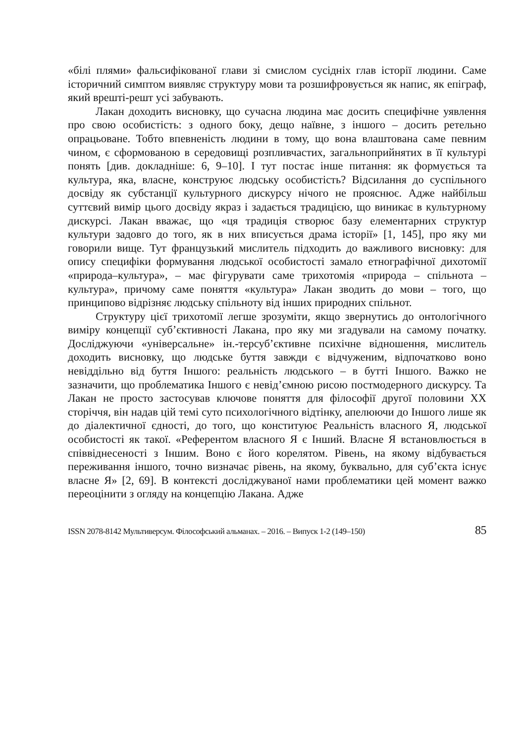«білі плями» фальсифікованої глави зі смислом сусідніх глав історії людини. Саме історичний симптом виявляє структуру мови та розшифровується як напис, як епіграф, який врешті-решт усі забувають.
Лакан доходить висновку, що сучасна людина має досить специфічне уявлення про свою особистість: з одного боку, дещо наївне, з іншого – досить ретельно опрацьоване. Тобто впевненість людини в тому, що вона влаштована саме певним чином, є сформованою в середовищі розпливчастих, загальноприйнятих в її культурі понять [див. докладніше: 6, 9–10]. І тут постає інше питання: як формується та культура, яка, власне, конструює людську особистість? Відсилання до суспільного досвіду як субстанції культурного дискурсу нічого не прояснює. Адже найбільш суттєвий вимір цього досвіду якраз і задається традицією, що виникає в культурному дискурсі. Лакан вважає, що «ця традиція створює базу елементарних структур культури задовго до того, як в них вписується драма історії» [1, 145], про яку ми говорили вище. Тут французький мислитель підходить до важливого висновку: для опису специфіки формування людської особистості замало етнографічної дихотомії «природа–культура», – має фігурувати саме трихотомія «природа – спільнота – культура», причому саме поняття «культура» Лакан зводить до мови – того, що принципово відрізняє людську спільноту від інших природних спільнот.
Структуру цієї трихотомії легше зрозуміти, якщо звернутись до онтологічного виміру концепції суб’єктивності Лакана, про яку ми згадували на самому початку. Досліджуючи «універсальне» ін.-терсуб’єктивне психічне відношення, мислитель доходить висновку, що людське буття завжди є відчуженим, відпочатково воно невіддільно від буття Іншого: реальність людського – в бутті Іншого. Важко не зазначити, що проблематика Іншого є невід’ємною рисою постмодерного дискурсу. Та Лакан не просто застосував ключове поняття для філософії другої половини ХХ сторіччя, він надав цій темі суто психологічного відтінку, апелюючи до Іншого лише як до діалектичної єдності, до того, що конституює Реальність власного Я, людської особистості як такої. «Референтом власного Я є Інший. Власне Я встановлюється в співвіднесеності з Іншим. Воно є його корелятом. Рівень, на якому відбувається переживання іншого, точно визначає рівень, на якому, буквально, для суб’єкта існує власне Я» [2, 69]. В контексті досліджуваної нами проблематики цей момент важко переоцінити з огляду на концепцію Лакана. Адже
ISSN 2078-8142 Мультиверсум. Філософський альманах. – 2016. – Випуск 1-2 (149–150) 85